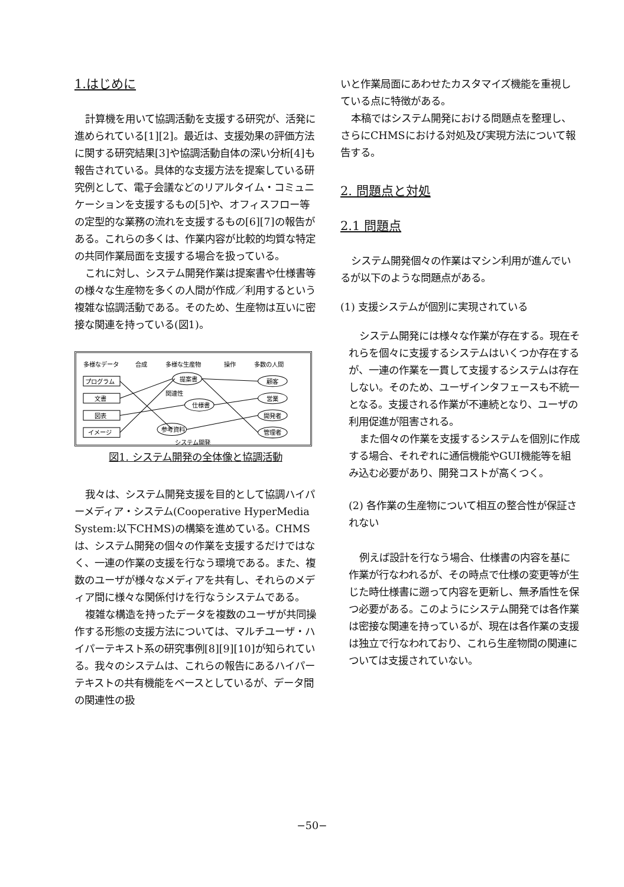1.はじめに
計算機を用いて協調活動を支援する研究が、活発に進められている[1][2]。最近は、支援効果の評価方法に関する研究結果[3]や協調活動自体の深い分析[4]も報告されている。具体的な支援方法を提案している研究例として、電子会議などのリアルタイム・コミュニケーションを支援するもの[5]や、オフィスフロー等の定型的な業務の流れを支援するもの[6][7]の報告がある。これらの多くは、作業内容が比較的均質な特定の共同作業局面を支援する場合を扱っている。
これに対し、システム開発作業は提案書や仕様書等の様々な生産物を多くの人間が作成／利用するという複雑な協調活動である。そのため、生産物は互いに密接な関連を持っている(図1)。
多様なデータ
合成
多様な生産物
操作
多数の人間
プログラム
文書
図表
イメージ
提案書
仕様書
参考資料
関連性
顧客
営業
開発者
管理者
システム開発
図1. システム開発の全体像と協調活動
我々は、システム開発支援を目的として協調ハイパーメディア・システム(Cooperative HyperMedia System:以下CHMS)の構築を進めている。CHMSは、システム開発の個々の作業を支援するだけではなく、一連の作業の支援を行なう環境である。また、複数のユーザが様々なメディアを共有し、それらのメディア間に様々な関係付けを行なうシステムである。
複雑な構造を持ったデータを複数のユーザが共同操作する形態の支援方法については、マルチユーザ・ハイパーテキスト系の研究事例[8][9][10]が知られている。我々のシステムは、これらの報告にあるハイパーテキストの共有機能をベースとしているが、データ間の関連性の扱
いと作業局面にあわせたカスタマイズ機能を重視している点に特徴がある。
本稿ではシステム開発における問題点を整理し、さらにCHMSにおける対処及び実現方法について報告する。
2. 問題点と対処
2.1 問題点
システム開発個々の作業はマシン利用が進んでいるが以下のような問題点がある。
(1) 支援システムが個別に実現されている
システム開発には様々な作業が存在する。現在それらを個々に支援するシステムはいくつか存在するが、一連の作業を一貫して支援するシステムは存在しない。そのため、ユーザインタフェースも不統一となる。支援される作業が不連続となり、ユーザの利用促進が阻害される。
また個々の作業を支援するシステムを個別に作成する場合、それぞれに通信機能やGUI機能等を組み込む必要があり、開発コストが高くつく。
(2) 各作業の生産物について相互の整合性が保証されない
例えば設計を行なう場合、仕様書の内容を基に作業が行なわれるが、その時点で仕様の変更等が生じた時仕様書に遡って内容を更新し、無矛盾性を保つ必要がある。このようにシステム開発では各作業は密接な関連を持っているが、現在は各作業の支援は独立で行なわれており、これら生産物間の関連については支援されていない。
−50−